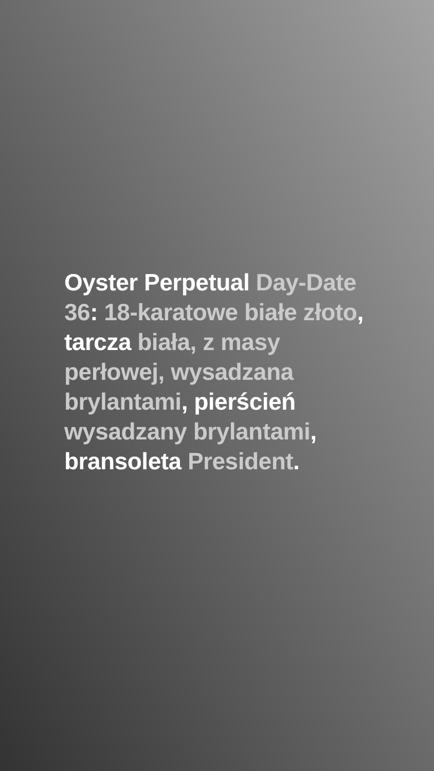Oyster Perpetual Day-Date 36: 18-karatowe białe złoto, tarcza biała, z masy perłowej, wysadzana brylantami, pierścień wysadzany brylantami, bransoleta President.